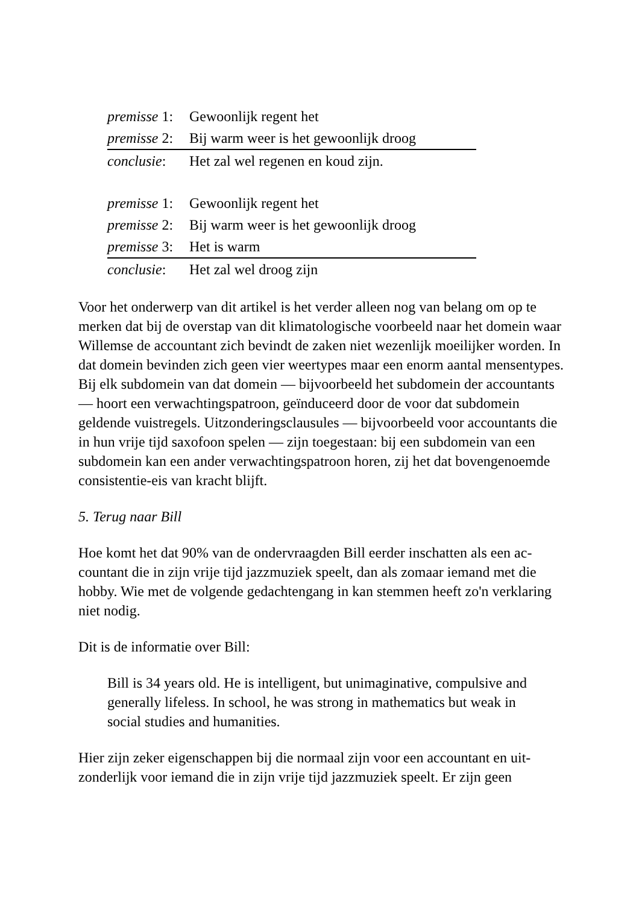| premisse 1: | Gewoonlijk regent het |
| premisse 2: | Bij warm weer is het gewoonlijk droog |
| conclusie : | Het zal wel regenen en koud zijn. |
| premisse 1: | Gewoonlijk regent het |
| premisse 2: | Bij warm weer is het gewoonlijk droog |
| premisse 3: | Het is warm |
| conclusie : | Het zal wel droog zijn |
Voor het onderwerp van dit artikel is het verder alleen nog van belang om op te merken dat bij de overstap van dit klimatologische voorbeeld naar het domein waar Willemse de accountant zich bevindt de zaken niet wezenlijk moeilijker worden. In dat domein bevinden zich geen vier weertypes maar een enorm aantal mensentypes. Bij elk subdomein van dat domein — bijvoorbeeld het subdomein der accountants — hoort een verwachtingspatroon, geïnduceerd door de voor dat subdomein geldende vuistregels. Uitzonderingsclausules — bijvoorbeeld voor accountants die in hun vrije tijd saxofoon spelen — zijn toegestaan: bij een subdomein van een subdomein kan een ander verwachtingspatroon horen, zij het dat bovengenoemde consistentie-eis van kracht blijft.
5. Terug naar Bill
Hoe komt het dat 90% van de ondervraagden Bill eerder inschatten als een ac-countant die in zijn vrije tijd jazzmuziek speelt, dan als zomaar iemand met die hobby. Wie met de volgende gedachtengang in kan stemmen heeft zo'n verklaring niet nodig.
Dit is de informatie over Bill:
Bill is 34 years old. He is intelligent, but unimaginative, compulsive and generally lifeless. In school, he was strong in mathematics but weak in social studies and humanities.
Hier zijn zeker eigenschappen bij die normaal zijn voor een accountant en uit-zonderlijk voor iemand die in zijn vrije tijd jazzmuziek speelt. Er zijn geen